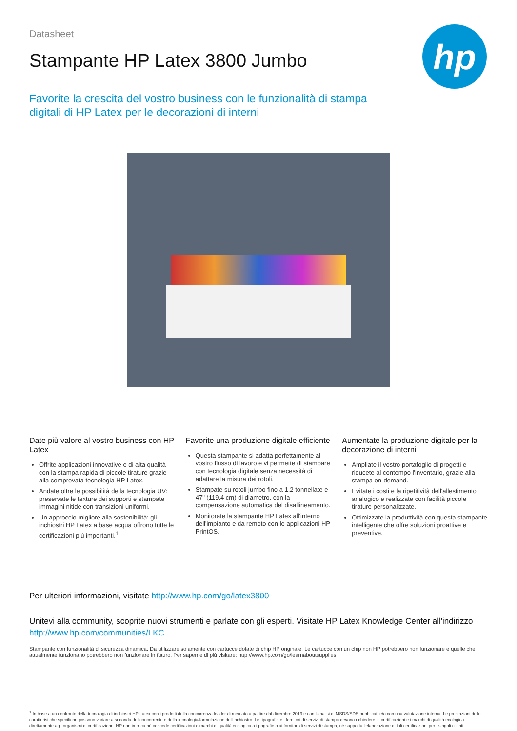hp
Datasheet
Stampante HP Latex 3800 Jumbo
Favorite la crescita del vostro business con le funzionalità di stampa digitali di HP Latex per le decorazioni di interni
Date più valore al vostro business con HP Latex
Offrite applicazioni innovative e di alta qualità con la stampa rapida di piccole tirature grazie alla comprovata tecnologia HP Latex.
Andate oltre le possibilità della tecnologia UV: preservate le texture dei supporti e stampate immagini nitide con transizioni uniformi.
Un approccio migliore alla sostenibilità: gli inchiostri HP Latex a base acqua offrono tutte le certificazioni più importanti.<sup>1</sup>
Favorite una produzione digitale efficiente
Questa stampante si adatta perfettamente al vostro flusso di lavoro e vi permette di stampare con tecnologia digitale senza necessità di adattare la misura dei rotoli.
Stampate su rotoli jumbo fino a 1,2 tonnellate e 47" (119,4 cm) di diametro, con la compensazione automatica del disallineamento.
Monitorate la stampante HP Latex all'interno dell'impianto e da remoto con le applicazioni HP PrintOS.
Aumentate la produzione digitale per la decorazione di interni
Ampliate il vostro portafoglio di progetti e riducete al contempo l'inventario, grazie alla stampa on-demand.
Evitate i costi e la ripetitività dell'allestimento analogico e realizzate con facilità piccole tirature personalizzate.
Ottimizzate la produttività con questa stampante intelligente che offre soluzioni proattive e preventive.
Per ulteriori informazioni, visitate http://www.hp.com/go/latex3800
Unitevi alla community, scoprite nuovi strumenti e parlate con gli esperti. Visitate HP Latex Knowledge Center all'indirizzo
http://www.hp.com/communities/LKC
Stampante con funzionalità di sicurezza dinamica. Da utilizzare solamente con cartucce dotate di chip HP originale. Le cartucce con un chip non HP potrebbero non funzionare e quelle che attualmente funzionano potrebbero non funzionare in futuro. Per saperne di più visitare: http://www.hp.com/go/learnaboutsupplies
<sup>1</sup> In base a un confronto della tecnologia di inchiostri HP Latex con i prodotti della concorrenza leader di mercato a partire dal dicembre 2013 e con l'analisi di MSDS/SDS pubblicati e/o con una valutazione interna. Le prestazioni delle caratteristiche specifiche possono variare a seconda del concorrente e della tecnologia/formulazione dell'inchiostro. Le tipografie e i fornitori di servizi di stampa devono richiedere le certificazioni e i marchi di qualità ecologica direttamente agli organismi di certificazione. HP non implica né concede certificazioni o marchi di qualità ecologica a tipografie o ai fornitori di servizi di stampa, né supporta l'elaborazione di tali certificazioni per i singoli clienti.